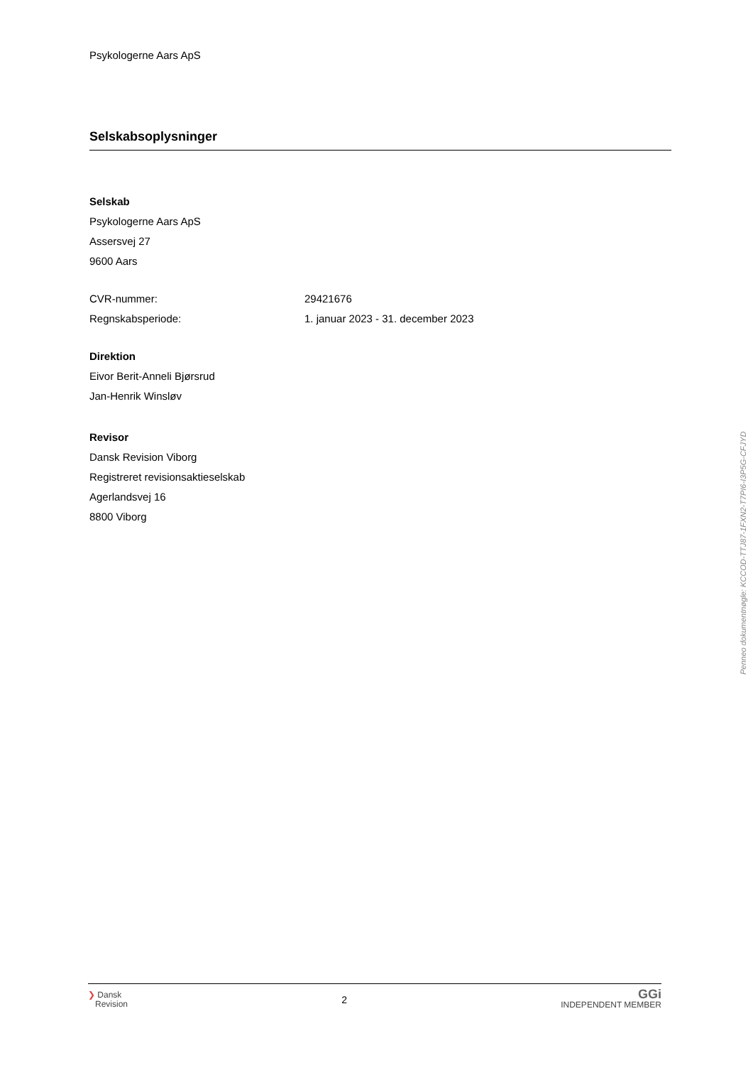Psykologerne Aars ApS
Selskabsoplysninger
Selskab
Psykologerne Aars ApS
Assersvej 27
9600 Aars
CVR-nummer: 29421676
Regnskabsperiode: 1. januar 2023 - 31. december 2023
Direktion
Eivor Berit-Anneli Bjørsrud
Jan-Henrik Winsløv
Revisor
Dansk Revision Viborg
Registreret revisionsaktieselskab
Agerlandsvej 16
8800 Viborg
Penneo dokumentnøgle: KCCOD-TTJ87-1FXN2-T7PI6-I3P5G-CFJYD
❯ Dansk
Revision
2
GGi
INDEPENDENT MEMBER